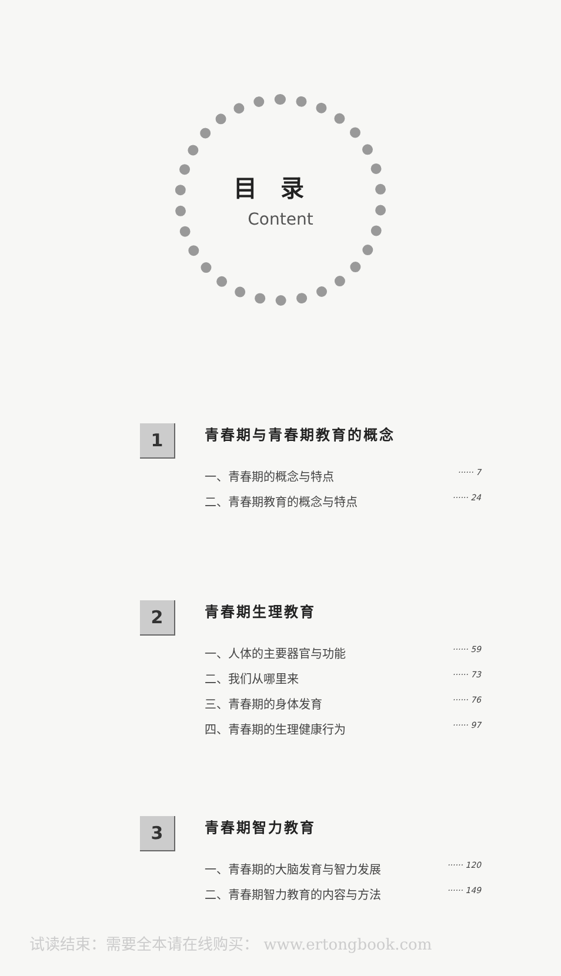目录
Content
1
青春期与青春期教育的概念
一、青春期的概念与特点 ······ 7
二、青春期教育的概念与特点 ······ 24
2
青春期生理教育
一、人体的主要器官与功能 ······ 59
二、我们从哪里来 ······ 73
三、青春期的身体发育 ······ 76
四、青春期的生理健康行为 ······ 97
3
青春期智力教育
一、青春期的大脑发育与智力发展 ······ 120
二、青春期智力教育的内容与方法 ······ 149
试读结束：需要全本请在线购买： www.ertongbook.com